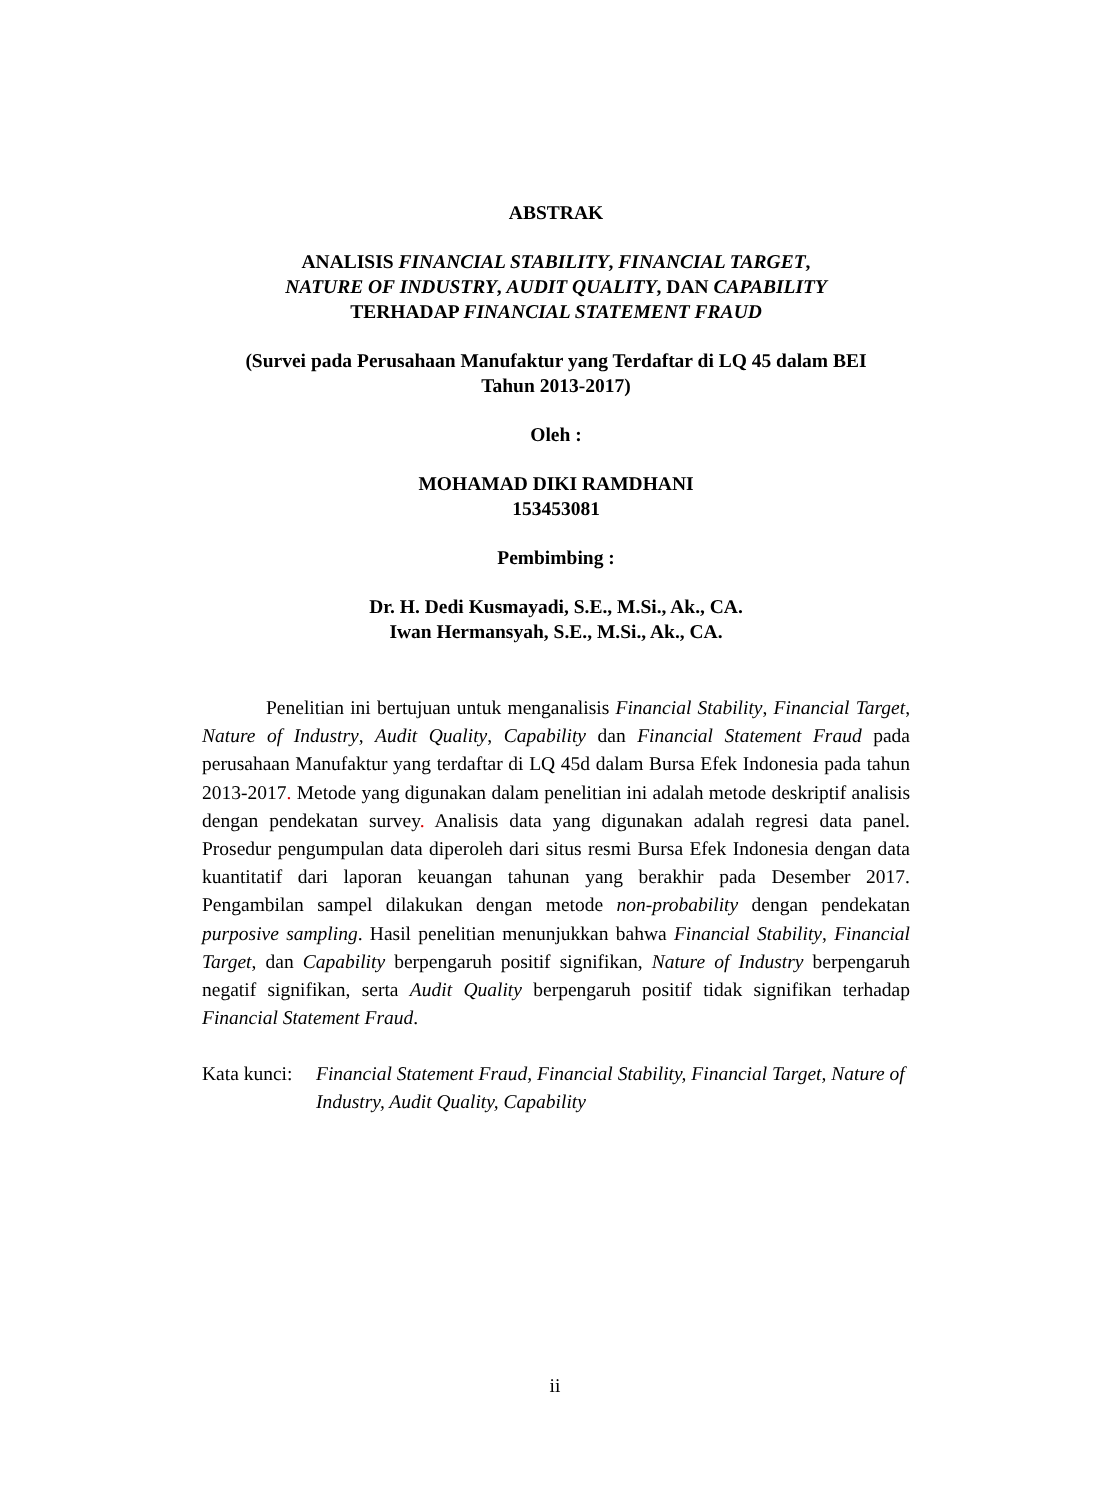ABSTRAK
ANALISIS FINANCIAL STABILITY, FINANCIAL TARGET,
NATURE OF INDUSTRY, AUDIT QUALITY, DAN CAPABILITY
TERHADAP FINANCIAL STATEMENT FRAUD
(Survei pada Perusahaan Manufaktur yang Terdaftar di LQ 45 dalam BEI
Tahun 2013-2017)
Oleh :
MOHAMAD DIKI RAMDHANI
153453081
Pembimbing :
Dr. H. Dedi Kusmayadi, S.E., M.Si., Ak., CA.
Iwan Hermansyah, S.E., M.Si., Ak., CA.
Penelitian ini bertujuan untuk menganalisis Financial Stability, Financial Target, Nature of Industry, Audit Quality, Capability dan Financial Statement Fraud pada perusahaan Manufaktur yang terdaftar di LQ 45d dalam Bursa Efek Indonesia pada tahun 2013-2017. Metode yang digunakan dalam penelitian ini adalah metode deskriptif analisis dengan pendekatan survey. Analisis data yang digunakan adalah regresi data panel. Prosedur pengumpulan data diperoleh dari situs resmi Bursa Efek Indonesia dengan data kuantitatif dari laporan keuangan tahunan yang berakhir pada Desember 2017. Pengambilan sampel dilakukan dengan metode non-probability dengan pendekatan purposive sampling. Hasil penelitian menunjukkan bahwa Financial Stability, Financial Target, dan Capability berpengaruh positif signifikan, Nature of Industry berpengaruh negatif signifikan, serta Audit Quality berpengaruh positif tidak signifikan terhadap Financial Statement Fraud.
Kata kunci:
Financial Statement Fraud, Financial Stability, Financial Target, Nature of Industry, Audit Quality, Capability
ii